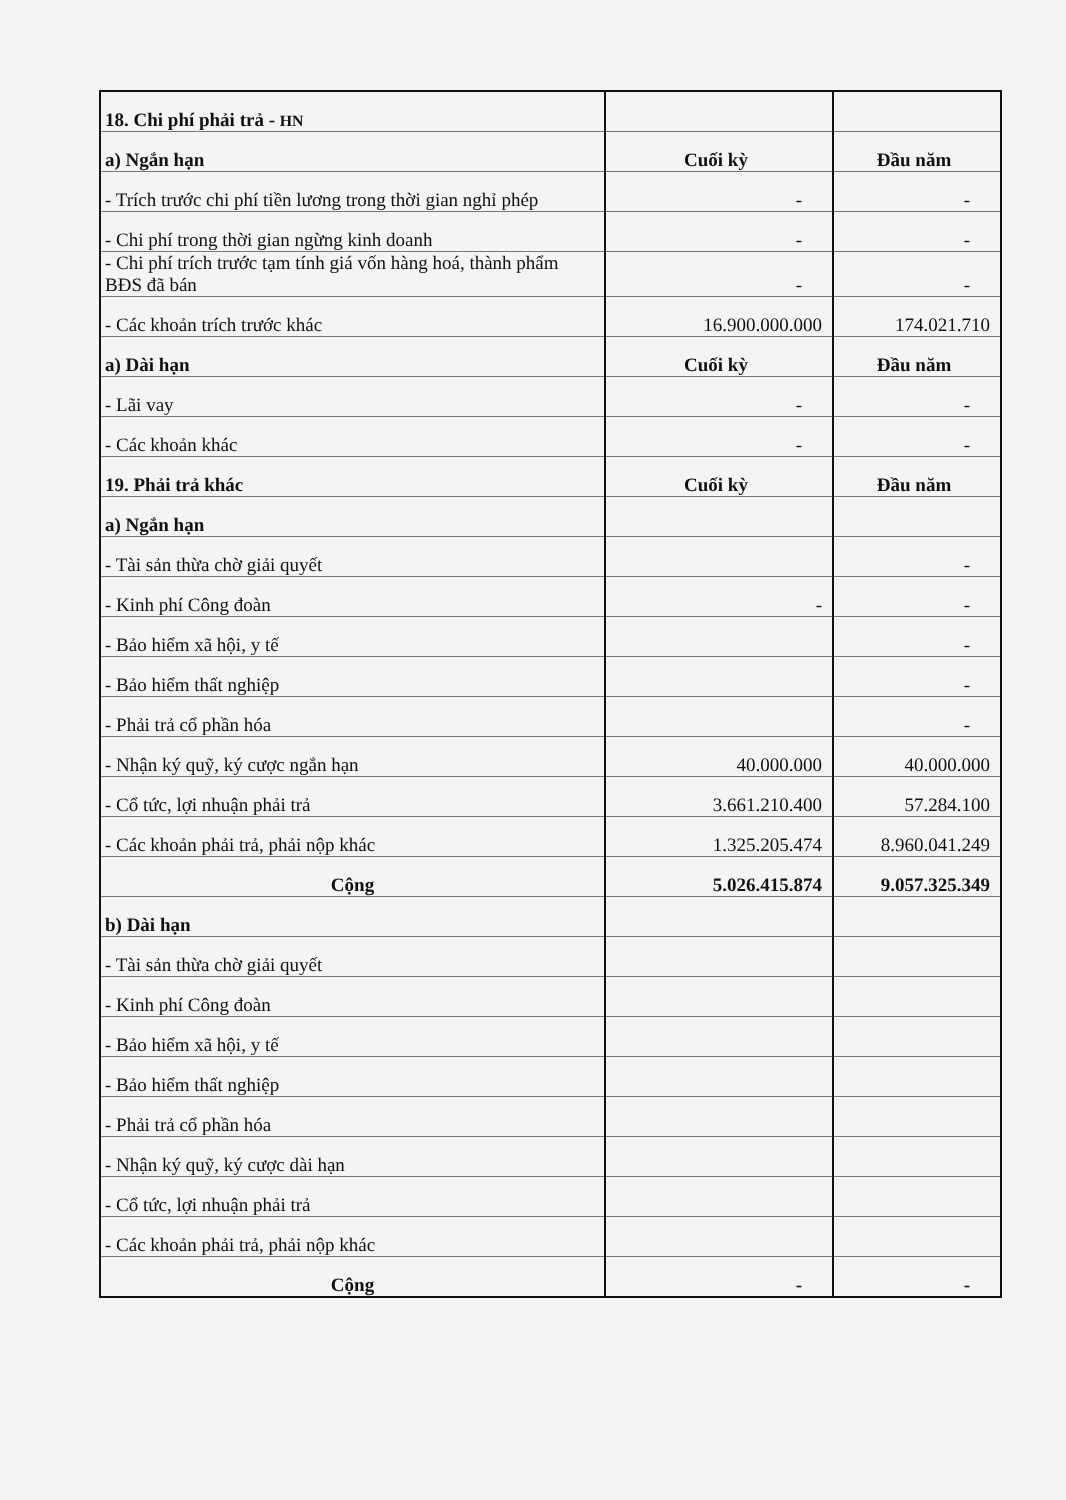| 18. Chi phí phải trả - HN | | |
| a) Ngắn hạn | Cuối kỳ | Đầu năm |
| - Trích trước chi phí tiền lương trong thời gian nghỉ phép | - | - |
| - Chi phí trong thời gian ngừng kinh doanh | - | - |
| - Chi phí trích trước tạm tính giá vốn hàng hoá, thành phẩm BĐS đã bán | - | - |
| - Các khoản trích trước khác | 16.900.000.000 | 174.021.710 |
| a) Dài hạn | Cuối kỳ | Đầu năm |
| - Lãi vay | - | - |
| - Các khoản khác | - | - |
| 19. Phải trả khác | Cuối kỳ | Đầu năm |
| a) Ngắn hạn | | |
| - Tài sản thừa chờ giải quyết | | - |
| - Kinh phí Công đoàn | - | - |
| - Bảo hiểm xã hội, y tế | | - |
| - Bảo hiểm thất nghiệp | | - |
| - Phải trả cổ phần hóa | | - |
| - Nhận ký quỹ, ký cược ngắn hạn | 40.000.000 | 40.000.000 |
| - Cổ tức, lợi nhuận phải trả | 3.661.210.400 | 57.284.100 |
| - Các khoản phải trả, phải nộp khác | 1.325.205.474 | 8.960.041.249 |
| Cộng | 5.026.415.874 | 9.057.325.349 |
| b) Dài hạn | | |
| - Tài sản thừa chờ giải quyết | | |
| - Kinh phí Công đoàn | | |
| - Bảo hiểm xã hội, y tế | | |
| - Bảo hiểm thất nghiệp | | |
| - Phải trả cổ phần hóa | | |
| - Nhận ký quỹ, ký cược dài hạn | | |
| - Cổ tức, lợi nhuận phải trả | | |
| - Các khoản phải trả, phải nộp khác | | |
| Cộng | - | - |